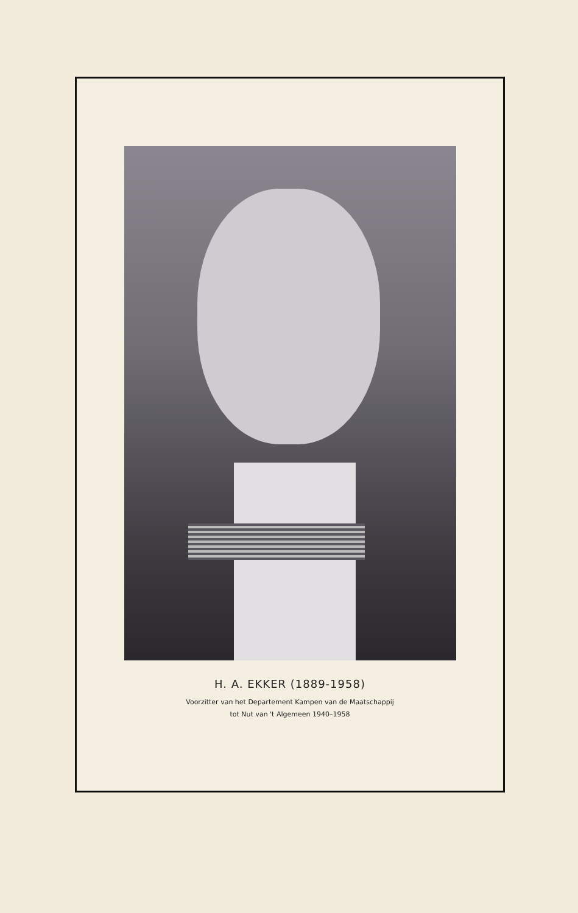H. A. EKKER (1889-1958)
Voorzitter van het Departement Kampen van de Maatschappij
tot Nut van 't Algemeen 1940–1958